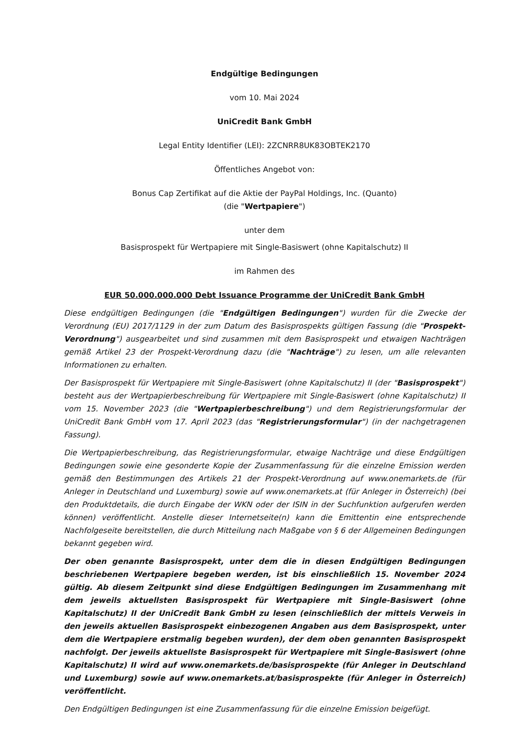Endgültige Bedingungen
vom 10. Mai 2024
UniCredit Bank GmbH
Legal Entity Identifier (LEI): 2ZCNRR8UK83OBTEK2170
Öffentliches Angebot von:
Bonus Cap Zertifikat auf die Aktie der PayPal Holdings, Inc. (Quanto)
(die "Wertpapiere")
unter dem
Basisprospekt für Wertpapiere mit Single-Basiswert (ohne Kapitalschutz) II
im Rahmen des
EUR 50.000.000.000 Debt Issuance Programme der UniCredit Bank GmbH
Diese endgültigen Bedingungen (die "Endgültigen Bedingungen") wurden für die Zwecke der Verordnung (EU) 2017/1129 in der zum Datum des Basisprospekts gültigen Fassung (die "Prospekt-Verordnung") ausgearbeitet und sind zusammen mit dem Basisprospekt und etwaigen Nachträgen gemäß Artikel 23 der Prospekt-Verordnung dazu (die "Nachträge") zu lesen, um alle relevanten Informationen zu erhalten.
Der Basisprospekt für Wertpapiere mit Single-Basiswert (ohne Kapitalschutz) II (der "Basisprospekt") besteht aus der Wertpapierbeschreibung für Wertpapiere mit Single-Basiswert (ohne Kapitalschutz) II vom 15. November 2023 (die "Wertpapierbeschreibung") und dem Registrierungsformular der UniCredit Bank GmbH vom 17. April 2023 (das "Registrierungsformular") (in der nachgetragenen Fassung).
Die Wertpapierbeschreibung, das Registrierungsformular, etwaige Nachträge und diese Endgültigen Bedingungen sowie eine gesonderte Kopie der Zusammenfassung für die einzelne Emission werden gemäß den Bestimmungen des Artikels 21 der Prospekt-Verordnung auf www.onemarkets.de (für Anleger in Deutschland und Luxemburg) sowie auf www.onemarkets.at (für Anleger in Österreich) (bei den Produktdetails, die durch Eingabe der WKN oder der ISIN in der Suchfunktion aufgerufen werden können) veröffentlicht. Anstelle dieser Internetseite(n) kann die Emittentin eine entsprechende Nachfolgeseite bereitstellen, die durch Mitteilung nach Maßgabe von § 6 der Allgemeinen Bedingungen bekannt gegeben wird.
Der oben genannte Basisprospekt, unter dem die in diesen Endgültigen Bedingungen beschriebenen Wertpapiere begeben werden, ist bis einschließlich 15. November 2024 gültig. Ab diesem Zeitpunkt sind diese Endgültigen Bedingungen im Zusammenhang mit dem jeweils aktuellsten Basisprospekt für Wertpapiere mit Single-Basiswert (ohne Kapitalschutz) II der UniCredit Bank GmbH zu lesen (einschließlich der mittels Verweis in den jeweils aktuellen Basisprospekt einbezogenen Angaben aus dem Basisprospekt, unter dem die Wertpapiere erstmalig begeben wurden), der dem oben genannten Basisprospekt nachfolgt. Der jeweils aktuellste Basisprospekt für Wertpapiere mit Single-Basiswert (ohne Kapitalschutz) II wird auf www.onemarkets.de/basisprospekte (für Anleger in Deutschland und Luxemburg) sowie auf www.onemarkets.at/basisprospekte (für Anleger in Österreich) veröffentlicht.
Den Endgültigen Bedingungen ist eine Zusammenfassung für die einzelne Emission beigefügt.